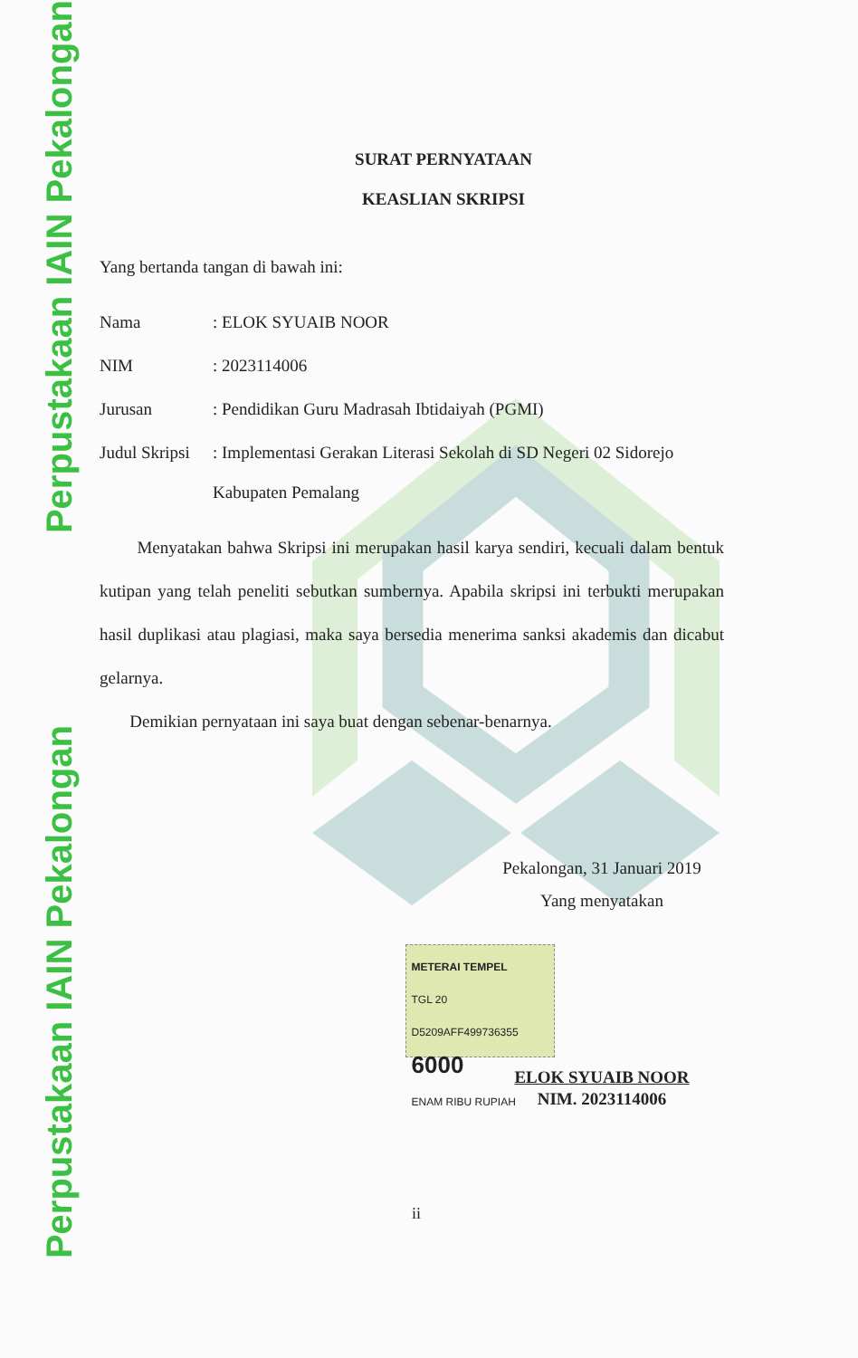Perpustakaan IAIN Pekalongan
Perpustakaan IAIN Pekalongan
SURAT PERNYATAAN
KEASLIAN SKRIPSI
Yang bertanda tangan di bawah ini:
Nama: ELOK SYUAIB NOOR
NIM: 2023114006
Jurusan: Pendidikan Guru Madrasah Ibtidaiyah (PGMI)
Judul Skripsi: Implementasi Gerakan Literasi Sekolah di SD Negeri 02 Sidorejo
Kabupaten Pemalang
Menyatakan bahwa Skripsi ini merupakan hasil karya sendiri, kecuali dalam bentuk kutipan yang telah peneliti sebutkan sumbernya. Apabila skripsi ini terbukti merupakan hasil duplikasi atau plagiasi, maka saya bersedia menerima sanksi akademis dan dicabut gelarnya.
Demikian pernyataan ini saya buat dengan sebenar-benarnya.
Pekalongan, 31 Januari 2019
Yang menyatakan
METERAI TEMPEL
TGL 20
D5209AFF499736355
6000
ENAM RIBU RUPIAH
ELOK SYUAIB NOOR
NIM. 2023114006
ii